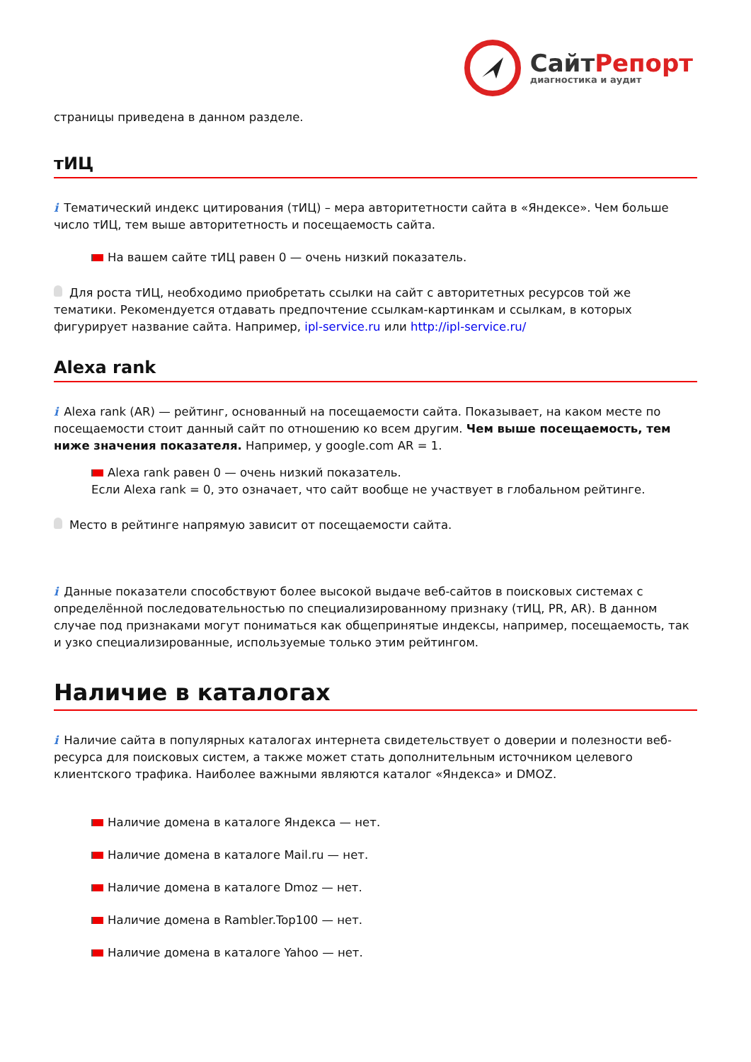Сайт Репорт
диагностика и аудит
страницы приведена в данном разделе.
тИЦ
i Тематический индекс цитирования (тИЦ) – мера авторитетности сайта в «Яндексе». Чем больше число тИЦ, тем выше авторитетность и посещаемость сайта.
На вашем сайте тИЦ равен 0 — очень низкий показатель.
Для роста тИЦ, необходимо приобретать ссылки на сайт с авторитетных ресурсов той же тематики. Рекомендуется отдавать предпочтение ссылкам-картинкам и ссылкам, в которых фигурирует название сайта. Например, ipl-service.ru или http://ipl-service.ru/
Alexa rank
i Alexa rank (AR) — рейтинг, основанный на посещаемости сайта. Показывает, на каком месте по посещаемости стоит данный сайт по отношению ко всем другим. Чем выше посещаемость, тем ниже значения показателя. Например, у google.com AR = 1.
Alexa rank равен 0 — очень низкий показатель.
Если Alexa rank = 0, это означает, что сайт вообще не участвует в глобальном рейтинге.
Место в рейтинге напрямую зависит от посещаемости сайта.
i Данные показатели способствуют более высокой выдаче веб-сайтов в поисковых системах с определённой последовательностью по специализированному признаку (тИЦ, PR, AR). В данном случае под признаками могут пониматься как общепринятые индексы, например, посещаемость, так и узко специализированные, используемые только этим рейтингом.
Наличие в каталогах
i Наличие сайта в популярных каталогах интернета свидетельствует о доверии и полезности веб-ресурса для поисковых систем, а также может стать дополнительным источником целевого клиентского трафика. Наиболее важными являются каталог «Яндекса» и DMOZ.
Наличие домена в каталоге Яндекса — нет.
Наличие домена в каталоге Mail.ru — нет.
Наличие домена в каталоге Dmoz — нет.
Наличие домена в Rambler.Top100 — нет.
Наличие домена в каталоге Yahoo — нет.